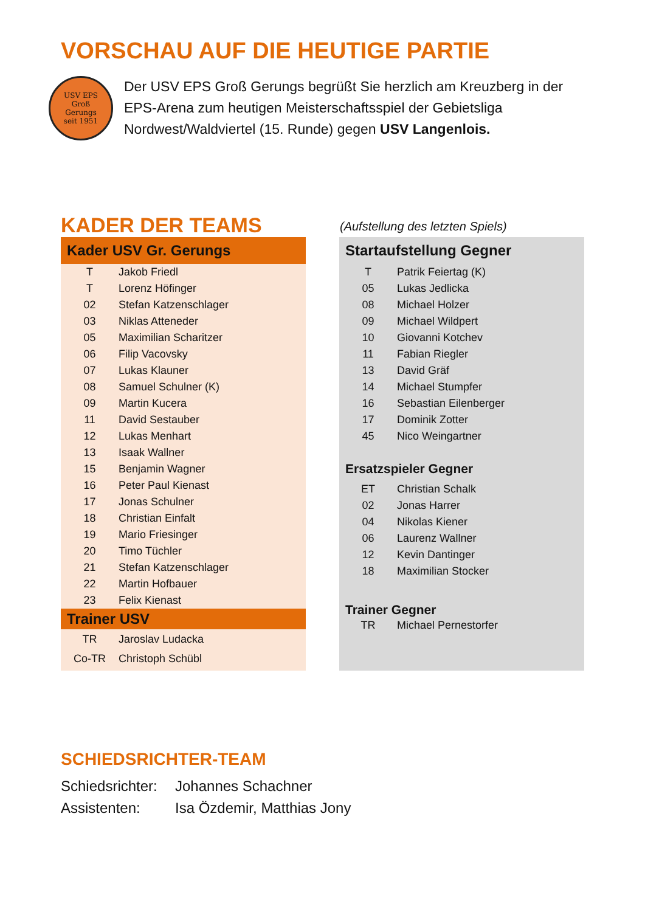VORSCHAU AUF DIE HEUTIGE PARTIE
USV EPS
Groß
Gerungs
seit 1951
Der USV EPS Groß Gerungs begrüßt Sie herzlich am Kreuzberg in der EPS-Arena zum heutigen Meisterschaftsspiel der Gebietsliga Nordwest/Waldviertel (15. Runde) gegen USV Langenlois.
KADER DER TEAMS
(Aufstellung des letzten Spiels)
Kader USV Gr. Gerungs
| T | Jakob Friedl |
| T | Lorenz Höfinger |
| 02 | Stefan Katzenschlager |
| 03 | Niklas Atteneder |
| 05 | Maximilian Scharitzer |
| 06 | Filip Vacovsky |
| 07 | Lukas Klauner |
| 08 | Samuel Schulner (K) |
| 09 | Martin Kucera |
| 11 | David Sestauber |
| 12 | Lukas Menhart |
| 13 | Isaak Wallner |
| 15 | Benjamin Wagner |
| 16 | Peter Paul Kienast |
| 17 | Jonas Schulner |
| 18 | Christian Einfalt |
| 19 | Mario Friesinger |
| 20 | Timo Tüchler |
| 21 | Stefan Katzenschlager |
| 22 | Martin Hofbauer |
| 23 | Felix Kienast |
Trainer USV
| TR | Jaroslav Ludacka |
| Co-TR | Christoph Schübl |
Startaufstellung Gegner
| T | Patrik Feiertag (K) |
| 05 | Lukas Jedlicka |
| 08 | Michael Holzer |
| 09 | Michael Wildpert |
| 10 | Giovanni Kotchev |
| 11 | Fabian Riegler |
| 13 | David Gräf |
| 14 | Michael Stumpfer |
| 16 | Sebastian Eilenberger |
| 17 | Dominik Zotter |
| 45 | Nico Weingartner |
Ersatzspieler Gegner
| ET | Christian Schalk |
| 02 | Jonas Harrer |
| 04 | Nikolas Kiener |
| 06 | Laurenz Wallner |
| 12 | Kevin Dantinger |
| 18 | Maximilian Stocker |
Trainer Gegner
| TR | Michael Pernestorfer |
SCHIEDSRICHTER-TEAM
| Schiedsrichter: | Johannes Schachner |
| Assistenten: | Isa Özdemir, Matthias Jony |